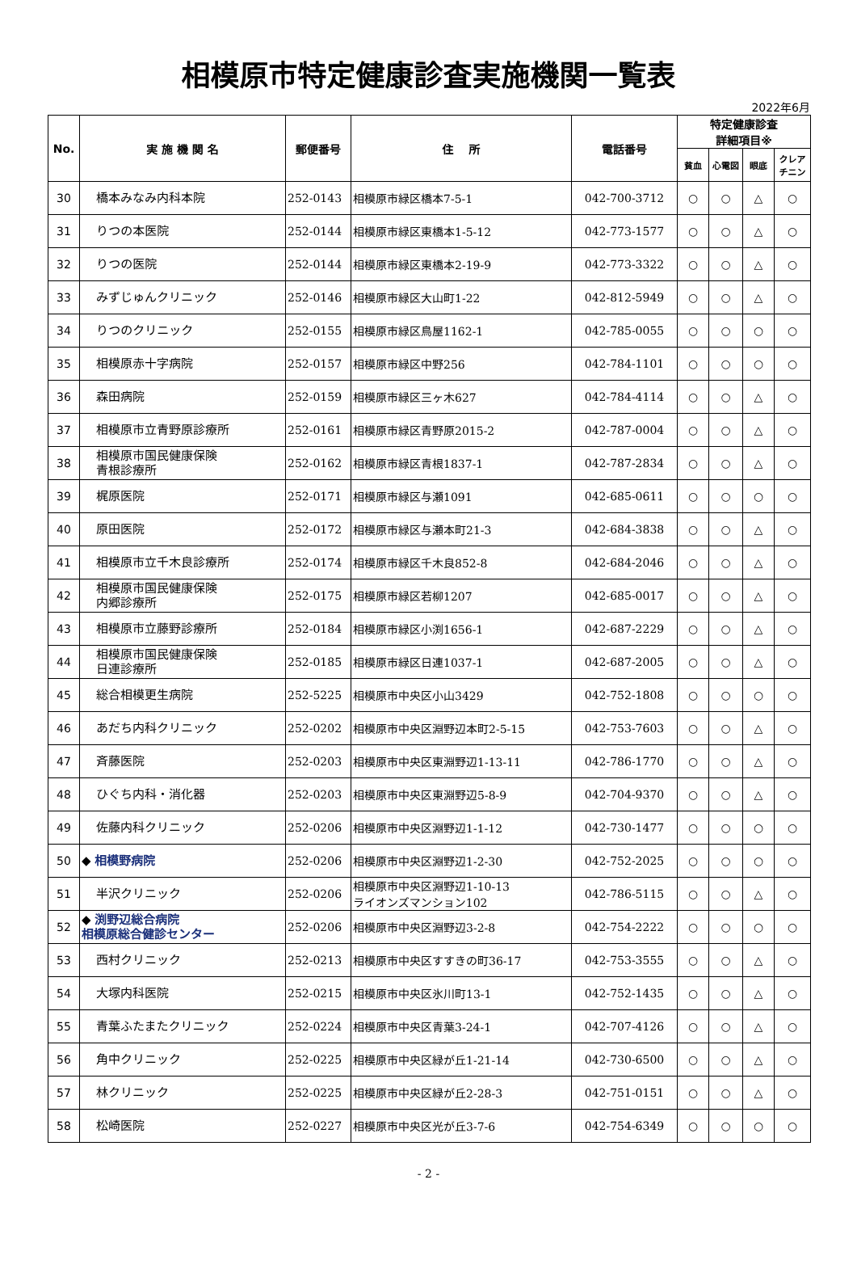相模原市特定健康診査実施機関一覧表
2022年6月
| No. | 実 施 機 関 名 | 郵便番号 | 住 所 | 電話番号 | 特定健康診査 詳細項目※ | | | |
| --- | --- | --- | --- | --- | --- | --- | --- | --- |
| | | | | | 貧血 | 心電図 | 眼底 | クレア チニン |
| 30 | 橋本みなみ内科本院 | 252-0143 | 相模原市緑区橋本7-5-1 | 042-700-3712 | ○ | ○ | △ | ○ |
| 31 | りつの本医院 | 252-0144 | 相模原市緑区東橋本1-5-12 | 042-773-1577 | ○ | ○ | △ | ○ |
| 32 | りつの医院 | 252-0144 | 相模原市緑区東橋本2-19-9 | 042-773-3322 | ○ | ○ | △ | ○ |
| 33 | みずじゅんクリニック | 252-0146 | 相模原市緑区大山町1-22 | 042-812-5949 | ○ | ○ | △ | ○ |
| 34 | りつのクリニック | 252-0155 | 相模原市緑区鳥屋1162-1 | 042-785-0055 | ○ | ○ | ○ | ○ |
| 35 | 相模原赤十字病院 | 252-0157 | 相模原市緑区中野256 | 042-784-1101 | ○ | ○ | ○ | ○ |
| 36 | 森田病院 | 252-0159 | 相模原市緑区三ヶ木627 | 042-784-4114 | ○ | ○ | △ | ○ |
| 37 | 相模原市立青野原診療所 | 252-0161 | 相模原市緑区青野原2015-2 | 042-787-0004 | ○ | ○ | △ | ○ |
| 38 | 相模原市国民健康保険 青根診療所 | 252-0162 | 相模原市緑区青根1837-1 | 042-787-2834 | ○ | ○ | △ | ○ |
| 39 | 梶原医院 | 252-0171 | 相模原市緑区与瀬1091 | 042-685-0611 | ○ | ○ | ○ | ○ |
| 40 | 原田医院 | 252-0172 | 相模原市緑区与瀬本町21-3 | 042-684-3838 | ○ | ○ | △ | ○ |
| 41 | 相模原市立千木良診療所 | 252-0174 | 相模原市緑区千木良852-8 | 042-684-2046 | ○ | ○ | △ | ○ |
| 42 | 相模原市国民健康保険 内郷診療所 | 252-0175 | 相模原市緑区若柳1207 | 042-685-0017 | ○ | ○ | △ | ○ |
| 43 | 相模原市立藤野診療所 | 252-0184 | 相模原市緑区小渕1656-1 | 042-687-2229 | ○ | ○ | △ | ○ |
| 44 | 相模原市国民健康保険 日連診療所 | 252-0185 | 相模原市緑区日連1037-1 | 042-687-2005 | ○ | ○ | △ | ○ |
| 45 | 総合相模更生病院 | 252-5225 | 相模原市中央区小山3429 | 042-752-1808 | ○ | ○ | ○ | ○ |
| 46 | あだち内科クリニック | 252-0202 | 相模原市中央区淵野辺本町2-5-15 | 042-753-7603 | ○ | ○ | △ | ○ |
| 47 | 斉藤医院 | 252-0203 | 相模原市中央区東淵野辺1-13-11 | 042-786-1770 | ○ | ○ | △ | ○ |
| 48 | ひぐち内科・消化器 | 252-0203 | 相模原市中央区東淵野辺5-8-9 | 042-704-9370 | ○ | ○ | △ | ○ |
| 49 | 佐藤内科クリニック | 252-0206 | 相模原市中央区淵野辺1-1-12 | 042-730-1477 | ○ | ○ | ○ | ○ |
| 50 | ◆ 相模野病院 | 252-0206 | 相模原市中央区淵野辺1-2-30 | 042-752-2025 | ○ | ○ | ○ | ○ |
| 51 | 半沢クリニック | 252-0206 | 相模原市中央区淵野辺1-10-13 ライオンズマンション102 | 042-786-5115 | ○ | ○ | △ | ○ |
| 52 | ◆ 渕野辺総合病院 相模原総合健診センター | 252-0206 | 相模原市中央区淵野辺3-2-8 | 042-754-2222 | ○ | ○ | ○ | ○ |
| 53 | 西村クリニック | 252-0213 | 相模原市中央区すすきの町36-17 | 042-753-3555 | ○ | ○ | △ | ○ |
| 54 | 大塚内科医院 | 252-0215 | 相模原市中央区氷川町13-1 | 042-752-1435 | ○ | ○ | △ | ○ |
| 55 | 青葉ふたまたクリニック | 252-0224 | 相模原市中央区青葉3-24-1 | 042-707-4126 | ○ | ○ | △ | ○ |
| 56 | 角中クリニック | 252-0225 | 相模原市中央区緑が丘1-21-14 | 042-730-6500 | ○ | ○ | △ | ○ |
| 57 | 林クリニック | 252-0225 | 相模原市中央区緑が丘2-28-3 | 042-751-0151 | ○ | ○ | △ | ○ |
| 58 | 松崎医院 | 252-0227 | 相模原市中央区光が丘3-7-6 | 042-754-6349 | ○ | ○ | ○ | ○ |
- 2 -